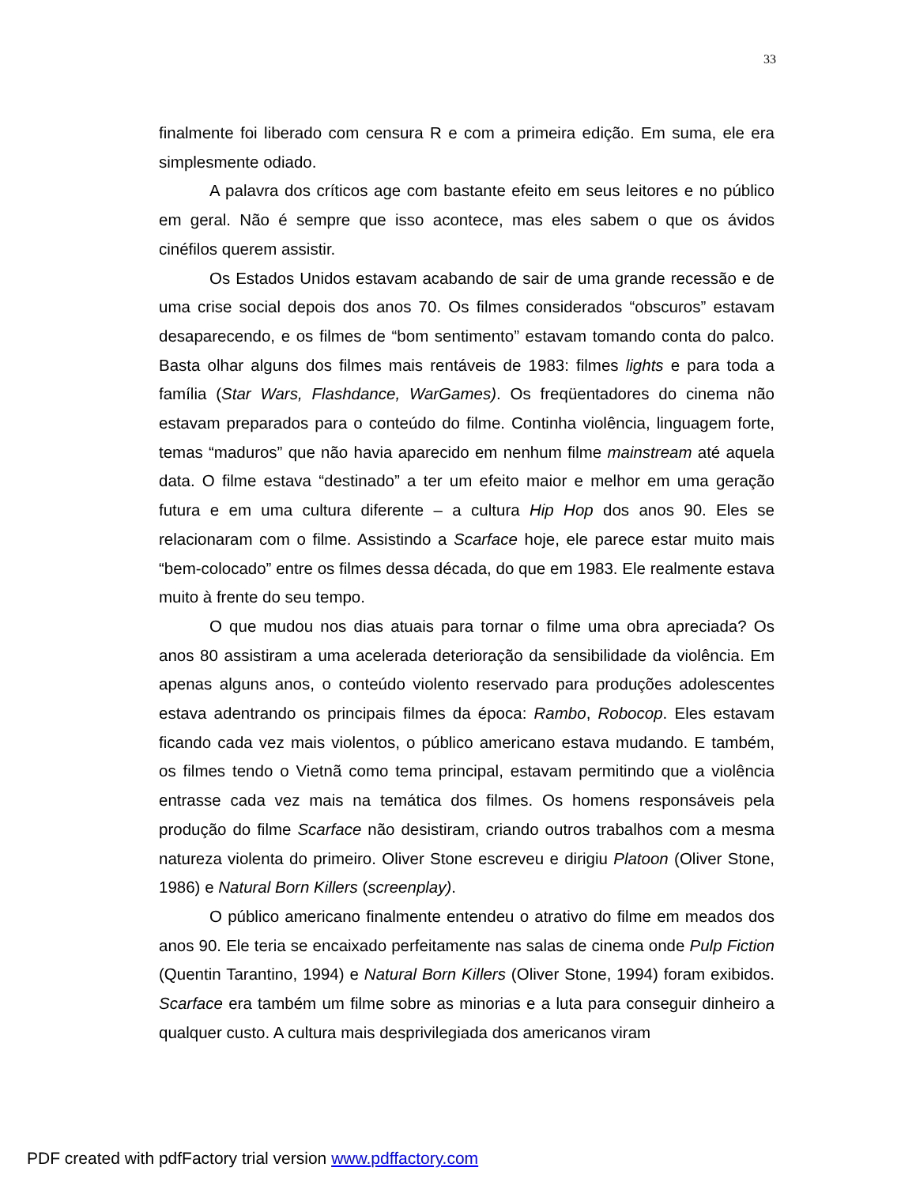33
finalmente foi liberado com censura R e com a primeira edição. Em suma, ele era simplesmente odiado.
A palavra dos críticos age com bastante efeito em seus leitores e no público em geral. Não é sempre que isso acontece, mas eles sabem o que os ávidos cinéfilos querem assistir.
Os Estados Unidos estavam acabando de sair de uma grande recessão e de uma crise social depois dos anos 70. Os filmes considerados “obscuros” estavam desaparecendo, e os filmes de “bom sentimento” estavam tomando conta do palco. Basta olhar alguns dos filmes mais rentáveis de 1983: filmes lights e para toda a família (Star Wars, Flashdance, WarGames). Os freqüentadores do cinema não estavam preparados para o conteúdo do filme. Continha violência, linguagem forte, temas “maduros” que não havia aparecido em nenhum filme mainstream até aquela data. O filme estava “destinado” a ter um efeito maior e melhor em uma geração futura e em uma cultura diferente – a cultura Hip Hop dos anos 90. Eles se relacionaram com o filme. Assistindo a Scarface hoje, ele parece estar muito mais “bem-colocado” entre os filmes dessa década, do que em 1983. Ele realmente estava muito à frente do seu tempo.
O que mudou nos dias atuais para tornar o filme uma obra apreciada? Os anos 80 assistiram a uma acelerada deterioração da sensibilidade da violência. Em apenas alguns anos, o conteúdo violento reservado para produções adolescentes estava adentrando os principais filmes da época: Rambo, Robocop. Eles estavam ficando cada vez mais violentos, o público americano estava mudando. E também, os filmes tendo o Vietnã como tema principal, estavam permitindo que a violência entrasse cada vez mais na temática dos filmes. Os homens responsáveis pela produção do filme Scarface não desistiram, criando outros trabalhos com a mesma natureza violenta do primeiro. Oliver Stone escreveu e dirigiu Platoon (Oliver Stone, 1986) e Natural Born Killers (screenplay).
O público americano finalmente entendeu o atrativo do filme em meados dos anos 90. Ele teria se encaixado perfeitamente nas salas de cinema onde Pulp Fiction (Quentin Tarantino, 1994) e Natural Born Killers (Oliver Stone, 1994) foram exibidos. Scarface era também um filme sobre as minorias e a luta para conseguir dinheiro a qualquer custo. A cultura mais desprivilegiada dos americanos viram
PDF created with pdfFactory trial version www.pdffactory.com